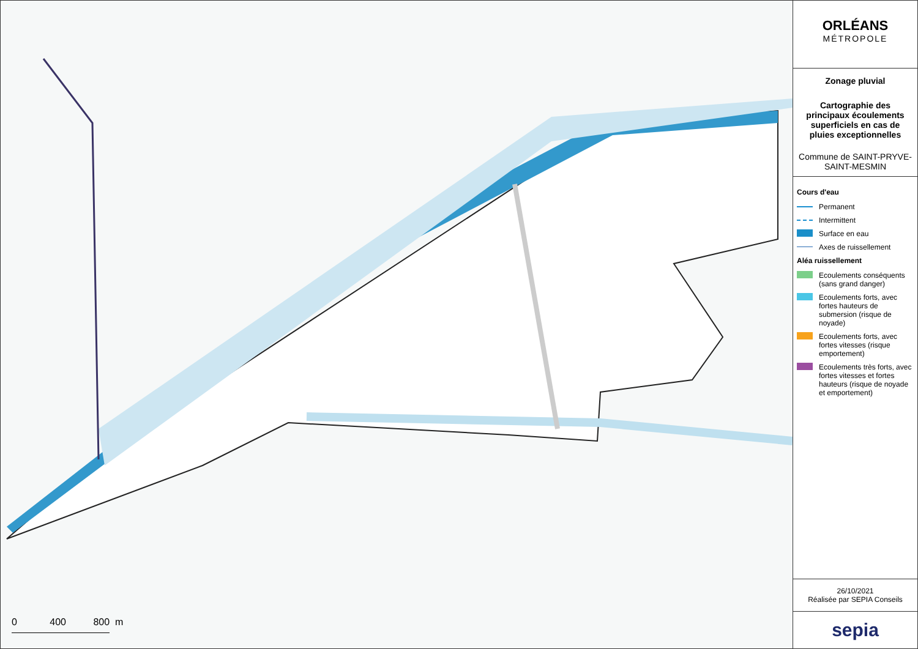0 400 800 m
ORLÉANS
MÉTROPOLE
Zonage pluvial
Cartographie des principaux écoulements superficiels en cas de pluies exceptionnelles
Commune de SAINT-PRYVE-SAINT-MESMIN
Cours d'eau
Permanent
Intermittent
Surface en eau
Axes de ruissellement
Aléa ruissellement
Ecoulements conséquents (sans grand danger)
Ecoulements forts, avec fortes hauteurs de submersion (risque de noyade)
Ecoulements forts, avec fortes vitesses (risque emportement)
Ecoulements très forts, avec fortes vitesses et fortes hauteurs (risque de noyade et emportement)
26/10/2021
Réalisée par SEPIA Conseils
sepia